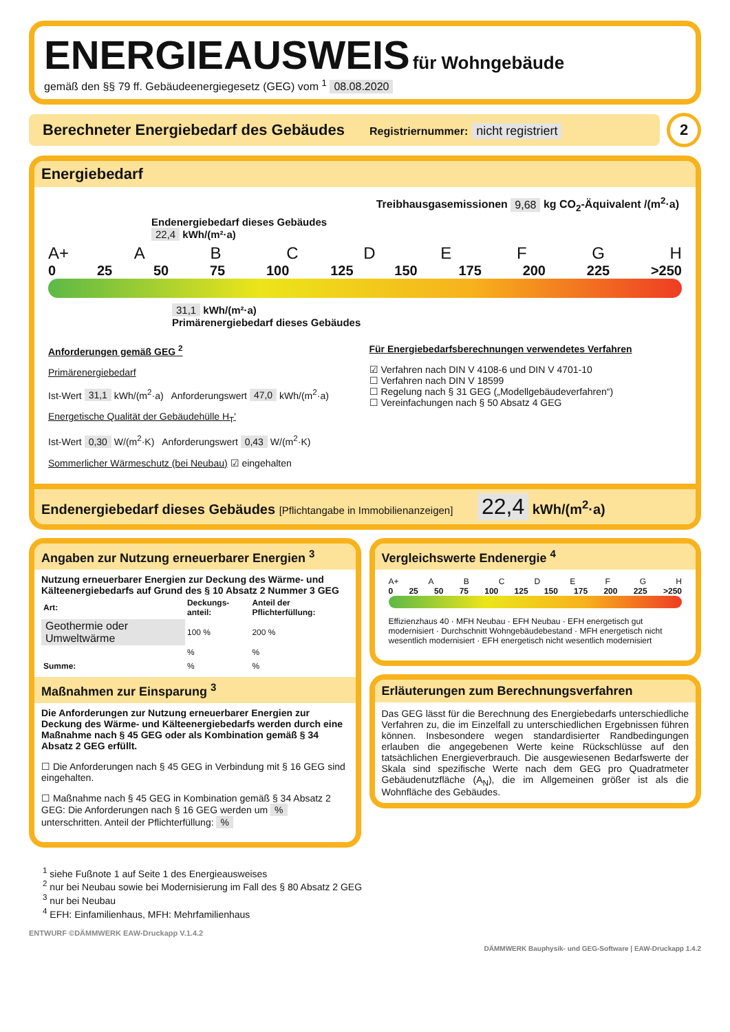ENERGIEAUSWEIS für Wohngebäude
gemäß den §§ 79 ff. Gebäudeenergiegesetz (GEG) vom <sup>1</sup> 08.08.2020
Berechneter Energiebedarf des Gebäudes Registriernummer: nicht registriert
2
Energiebedarf
Treibhausgasemissionen 9,68 kg CO<sub>2</sub>-Äquivalent /(m<sup>2</sup>·a)
Endenergiebedarf dieses Gebäudes
22,4 kWh/(m²·a)
A+ ABCDEFGH
0 25 50 75 100 125 150 175 200 225 >250
31,1 kWh/(m²·a)
Primärenergiebedarf dieses Gebäudes
Anforderungen gemäß GEG <sup>2</sup>
Primärenergiebedarf
Ist-Wert 31,1 kWh/(m<sup>2</sup>·a) Anforderungswert 47,0 kWh/(m<sup>2</sup>·a)
Energetische Qualität der Gebäudehülle H<sub>T</sub>'
Ist-Wert 0,30 W/(m<sup>2</sup>·K) Anforderungswert 0,43 W/(m<sup>2</sup>·K)
Sommerlicher Wärmeschutz (bei Neubau) ☑ eingehalten
Für Energiebedarfsberechnungen verwendetes Verfahren
☑ Verfahren nach DIN V 4108-6 und DIN V 4701-10
☐ Verfahren nach DIN V 18599
☐ Regelung nach § 31 GEG („Modellgebäudeverfahren“)
☐ Vereinfachungen nach § 50 Absatz 4 GEG
Endenergiebedarf dieses Gebäudes [Pflichtangabe in Immobilienanzeigen] 22,4 kWh/(m<sup>2</sup>·a)
Angaben zur Nutzung erneuerbarer Energien <sup>3</sup>
Nutzung erneuerbarer Energien zur Deckung des Wärme- und Kälteenergiebedarfs auf Grund des § 10 Absatz 2 Nummer 3 GEG
| Art: | Deckungs-anteil: | Anteil der Pflichterfüllung: |
| --- | --- | --- |
| Geothermie oder Umweltwärme | 100 % | 200 % |
| | % | % |
| Summe: | % | % |
Maßnahmen zur Einsparung <sup>3</sup>
Die Anforderungen zur Nutzung erneuerbarer Energien zur Deckung des Wärme- und Kälteenergiebedarfs werden durch eine Maßnahme nach § 45 GEG oder als Kombination gemäß § 34 Absatz 2 GEG erfüllt.
☐ Die Anforderungen nach § 45 GEG in Verbindung mit § 16 GEG sind eingehalten.
☐ Maßnahme nach § 45 GEG in Kombination gemäß § 34 Absatz 2 GEG: Die Anforderungen nach § 16 GEG werden um % unterschritten. Anteil der Pflichterfüllung: %
Vergleichswerte Endenergie <sup>4</sup>
A+ ABCDEFGH
0 25 50 75 100 125 150 175 200 225 >250
Effizienzhaus 40 · MFH Neubau · EFH Neubau · EFH energetisch gut modernisiert · Durchschnitt Wohngebäudebestand · MFH energetisch nicht wesentlich modernisiert · EFH energetisch nicht wesentlich modernisiert
Erläuterungen zum Berechnungsverfahren
Das GEG lässt für die Berechnung des Energiebedarfs unterschiedliche Verfahren zu, die im Einzelfall zu unterschiedlichen Ergebnissen führen können. Insbesondere wegen standardisierter Randbedingungen erlauben die angegebenen Werte keine Rückschlüsse auf den tatsächlichen Energieverbrauch. Die ausgewiesenen Bedarfswerte der Skala sind spezifische Werte nach dem GEG pro Quadratmeter Gebäudenutzfläche (A<sub>N</sub>), die im Allgemeinen größer ist als die Wohnfläche des Gebäudes.
<sup>1</sup> siehe Fußnote 1 auf Seite 1 des Energieausweises
<sup>2</sup> nur bei Neubau sowie bei Modernisierung im Fall des § 80 Absatz 2 GEG
<sup>3</sup> nur bei Neubau
<sup>4</sup> EFH: Einfamilienhaus, MFH: Mehrfamilienhaus
ENTWURF ©DÄMMWERK EAW-Druckapp V.1.4.2
DÄMMWERK Bauphysik- und GEG-Software | EAW-Druckapp 1.4.2